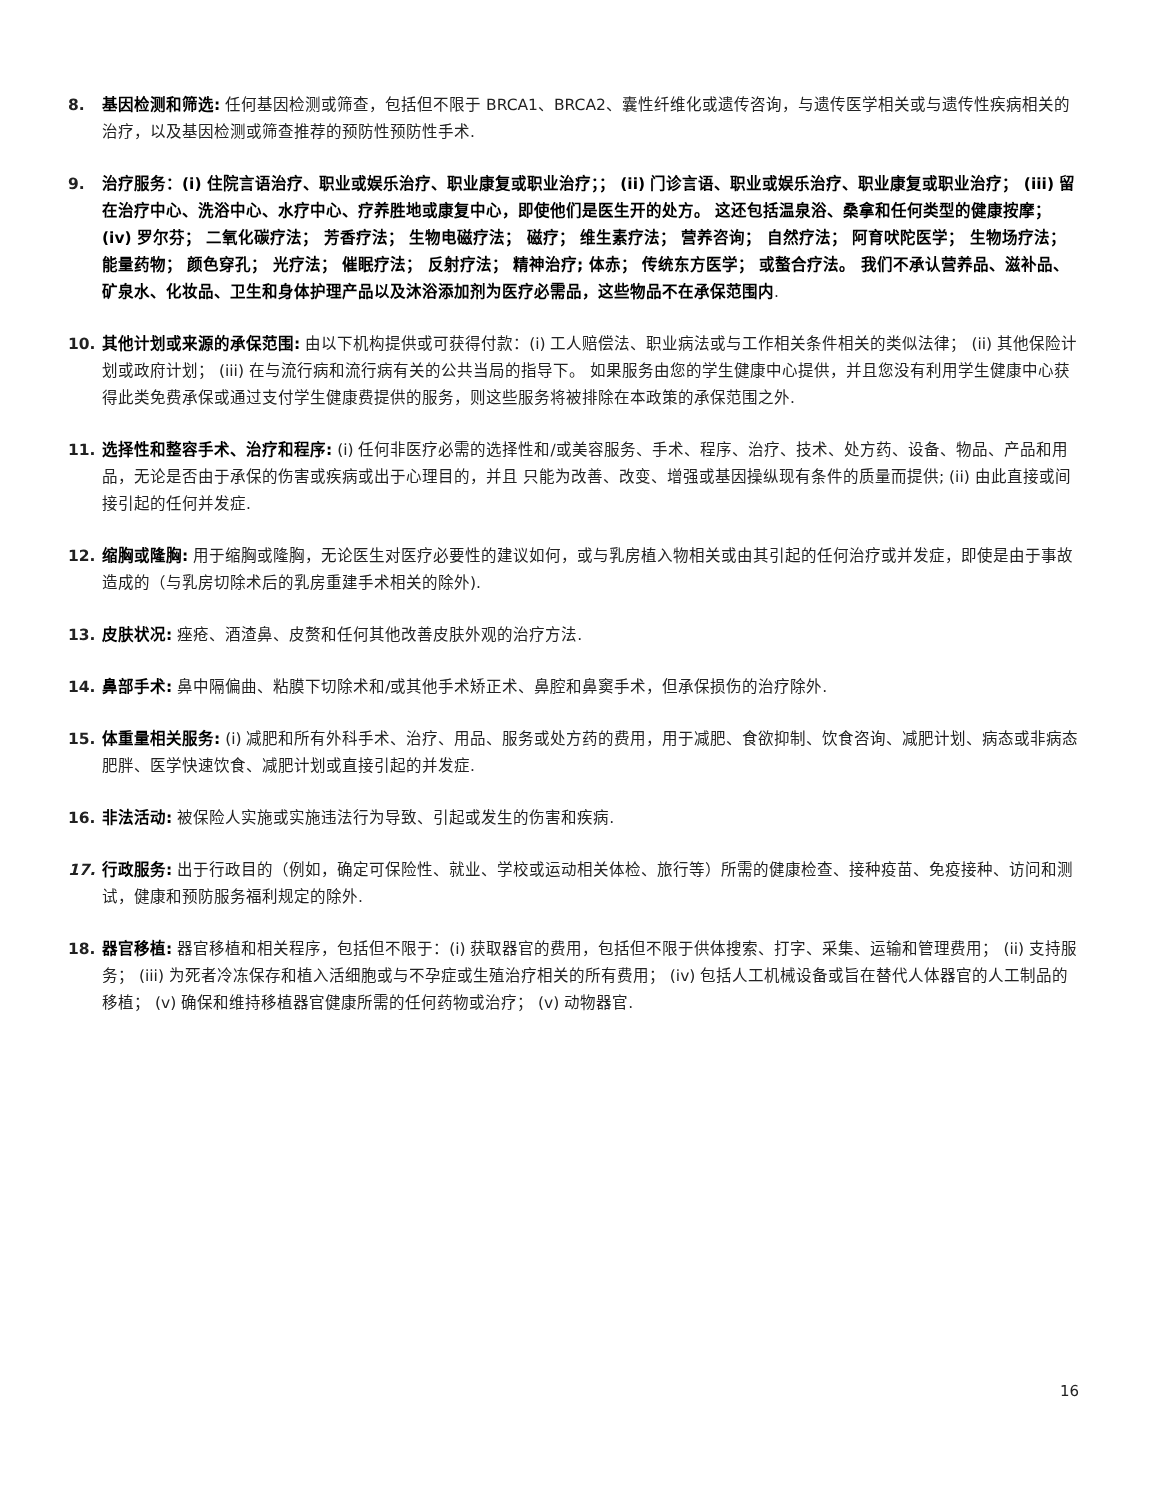8. 基因检测和筛选: 任何基因检测或筛查，包括但不限于 BRCA1、BRCA2、囊性纤维化或遗传咨询，与遗传医学相关或与遗传性疾病相关的治疗，以及基因检测或筛查推荐的预防性预防性手术.
9. 治疗服务：(i) 住院言语治疗、职业或娱乐治疗、职业康复或职业治疗；； (ii) 门诊言语、职业或娱乐治疗、职业康复或职业治疗； (iii) 留在治疗中心、洗浴中心、水疗中心、疗养胜地或康复中心，即使他们是医生开的处方。 这还包括温泉浴、桑拿和任何类型的健康按摩； (iv) 罗尔芬； 二氧化碳疗法； 芳香疗法； 生物电磁疗法； 磁疗； 维生素疗法； 营养咨询； 自然疗法； 阿育吠陀医学； 生物场疗法； 能量药物； 颜色穿孔； 光疗法； 催眠疗法； 反射疗法； 精神治疗; 体赤； 传统东方医学； 或螯合疗法。 我们不承认营养品、滋补品、矿泉水、化妆品、卫生和身体护理产品以及沐浴添加剂为医疗必需品，这些物品不在承保范围内.
10. 其他计划或来源的承保范围: 由以下机构提供或可获得付款：(i) 工人赔偿法、职业病法或与工作相关条件相关的类似法律； (ii) 其他保险计划或政府计划； (iii) 在与流行病和流行病有关的公共当局的指导下。 如果服务由您的学生健康中心提供，并且您没有利用学生健康中心获得此类免费承保或通过支付学生健康费提供的服务，则这些服务将被排除在本政策的承保范围之外.
11. 选择性和整容手术、治疗和程序: (i) 任何非医疗必需的选择性和/或美容服务、手术、程序、治疗、技术、处方药、设备、物品、产品和用品，无论是否由于承保的伤害或疾病或出于心理目的，并且 只能为改善、改变、增强或基因操纵现有条件的质量而提供; (ii) 由此直接或间接引起的任何并发症.
12. 缩胸或隆胸: 用于缩胸或隆胸，无论医生对医疗必要性的建议如何，或与乳房植入物相关或由其引起的任何治疗或并发症，即使是由于事故造成的（与乳房切除术后的乳房重建手术相关的除外).
13. 皮肤状况: 痤疮、酒渣鼻、皮赘和任何其他改善皮肤外观的治疗方法.
14. 鼻部手术: 鼻中隔偏曲、粘膜下切除术和/或其他手术矫正术、鼻腔和鼻窦手术，但承保损伤的治疗除外.
15. 体重量相关服务: (i) 减肥和所有外科手术、治疗、用品、服务或处方药的费用，用于减肥、食欲抑制、饮食咨询、减肥计划、病态或非病态肥胖、医学快速饮食、减肥计划或直接引起的并发症.
16. 非法活动: 被保险人实施或实施违法行为导致、引起或发生的伤害和疾病.
17. 行政服务: 出于行政目的（例如，确定可保险性、就业、学校或运动相关体检、旅行等）所需的健康检查、接种疫苗、免疫接种、访问和测试，健康和预防服务福利规定的除外.
18. 器官移植: 器官移植和相关程序，包括但不限于：(i) 获取器官的费用，包括但不限于供体搜索、打字、采集、运输和管理费用； (ii) 支持服务； (iii) 为死者冷冻保存和植入活细胞或与不孕症或生殖治疗相关的所有费用； (iv) 包括人工机械设备或旨在替代人体器官的人工制品的移植； (v) 确保和维持移植器官健康所需的任何药物或治疗； (v) 动物器官.
16